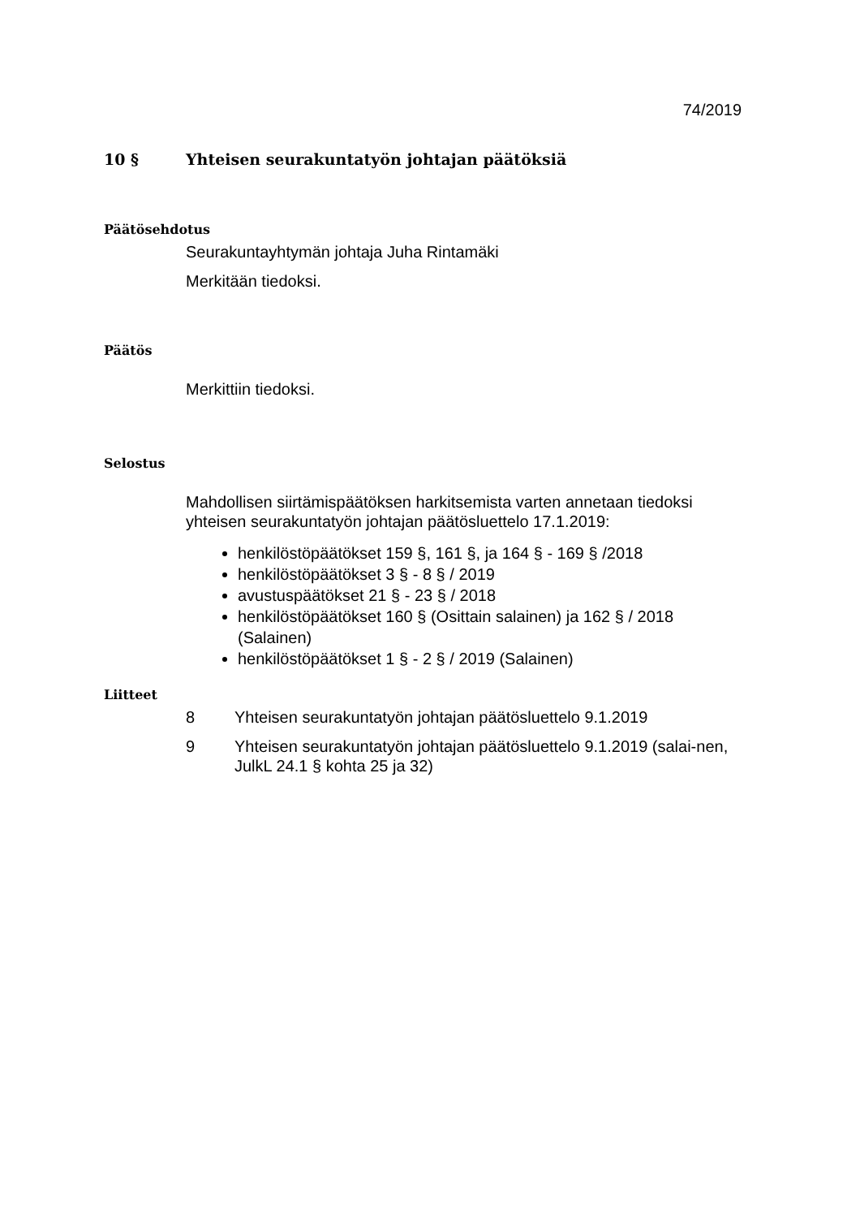74/2019
10 § Yhteisen seurakuntatyön johtajan päätöksiä
Päätösehdotus
Seurakuntayhtymän johtaja Juha Rintamäki
Merkitään tiedoksi.
Päätös
Merkittiin tiedoksi.
Selostus
Mahdollisen siirtämispäätöksen harkitsemista varten annetaan tiedoksi yhteisen seurakuntatyön johtajan päätösluettelo 17.1.2019:
henkilöstöpäätökset 159 §, 161 §, ja 164 § - 169 § /2018
henkilöstöpäätökset 3 § - 8 § / 2019
avustuspäätökset 21 § - 23 § / 2018
henkilöstöpäätökset 160 § (Osittain salainen) ja 162 § / 2018 (Salainen)
henkilöstöpäätökset 1 § - 2 § / 2019 (Salainen)
Liitteet
8 Yhteisen seurakuntatyön johtajan päätösluettelo 9.1.2019
9 Yhteisen seurakuntatyön johtajan päätösluettelo 9.1.2019 (salai-nen, JulkL 24.1 § kohta 25 ja 32)